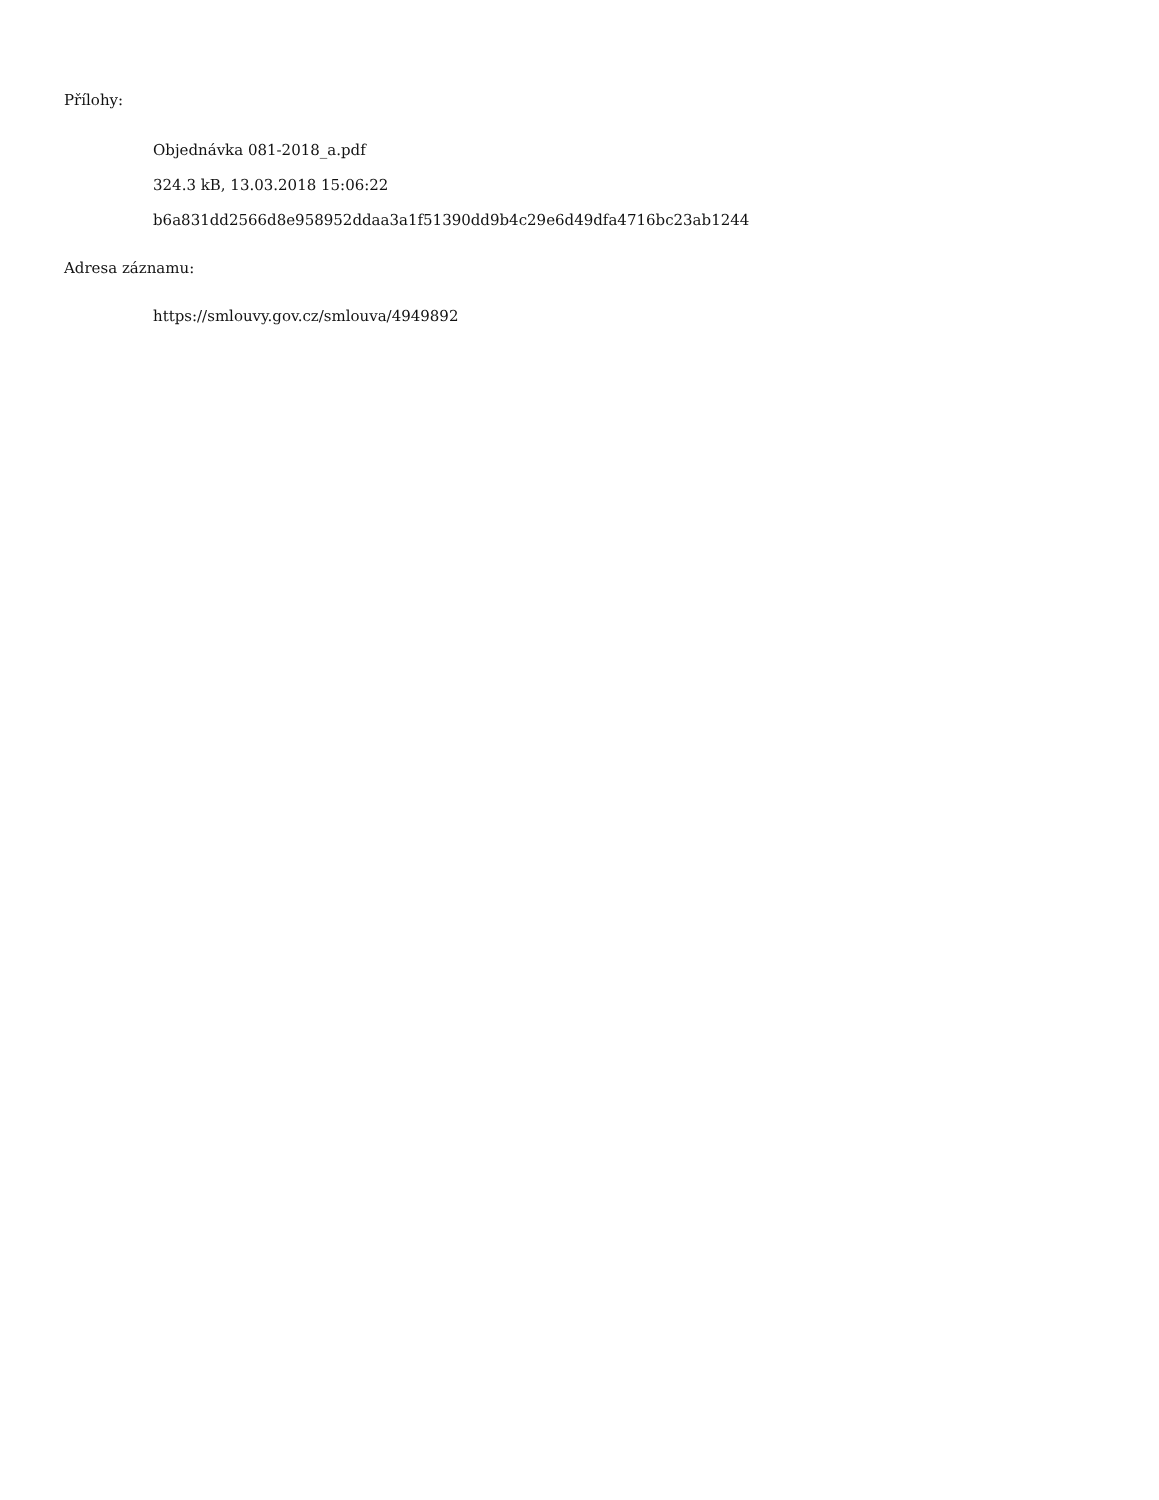Přílohy:
Objednávka 081-2018_a.pdf
324.3 kB, 13.03.2018 15:06:22
b6a831dd2566d8e958952ddaa3a1f51390dd9b4c29e6d49dfa4716bc23ab1244
Adresa záznamu:
https://smlouvy.gov.cz/smlouva/4949892